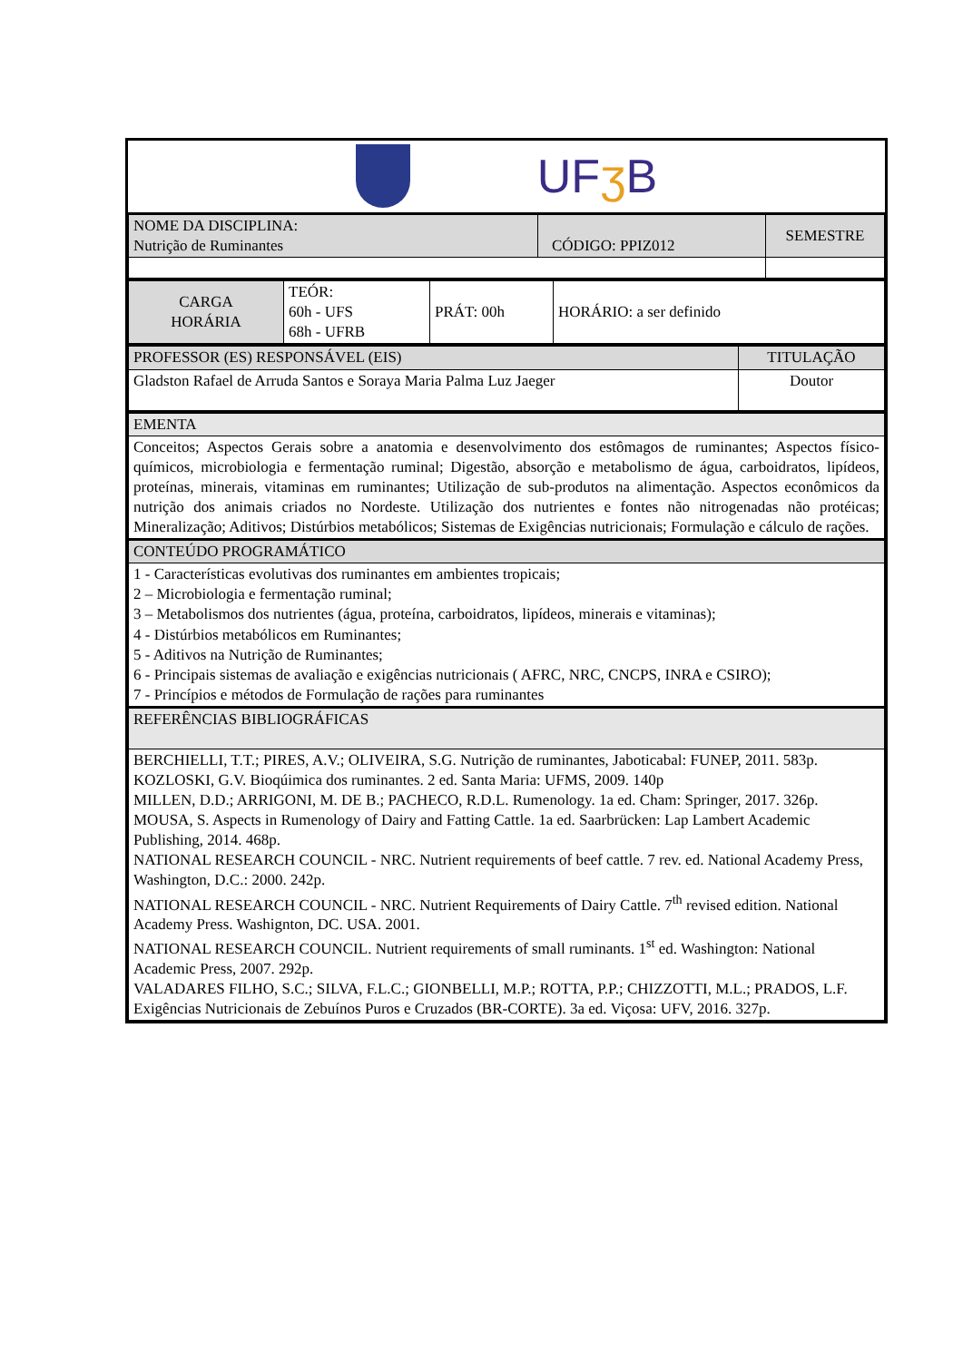UFʒ B
| NOME DA DISCIPLINA: Nutrição de Ruminantes | CÓDIGO: PPIZ012 | SEMESTRE |
| CARGA HORÁRIA | TEÓR: 60h - UFS 68h - UFRB | PRÁT: 00h | HORÁRIO: a ser definido |
| PROFESSOR (ES) RESPONSÁVEL (EIS) | TITULAÇÃO |
| Gladston Rafael de Arruda Santos e Soraya Maria Palma Luz Jaeger | Doutor |
| EMENTA |
| Conceitos; Aspectos Gerais sobre a anatomia e desenvolvimento dos estômagos de ruminantes; Aspectos físico-químicos, microbiologia e fermentação ruminal; Digestão, absorção e metabolismo de água, carboidratos, lipídeos, proteínas, minerais, vitaminas em ruminantes; Utilização de sub-produtos na alimentação. Aspectos econômicos da nutrição dos animais criados no Nordeste. Utilização dos nutrientes e fontes não nitrogenadas não protéicas; Mineralização; Aditivos; Distúrbios metabólicos; Sistemas de Exigências nutricionais; Formulação e cálculo de rações. |
| CONTEÚDO PROGRAMÁTICO |
| 1 - Características evolutivas dos ruminantes em ambientes tropicais; 2 – Microbiologia e fermentação ruminal; 3 – Metabolismos dos nutrientes (água, proteína, carboidratos, lipídeos, minerais e vitaminas); 4 - Distúrbios metabólicos em Ruminantes; 5 - Aditivos na Nutrição de Ruminantes; 6 - Principais sistemas de avaliação e exigências nutricionais ( AFRC, NRC, CNCPS, INRA e CSIRO); 7 - Princípios e métodos de Formulação de rações para ruminantes |
| REFERÊNCIAS BIBLIOGRÁFICAS |
| BERCHIELLI, T.T.; PIRES, A.V.; OLIVEIRA, S.G. Nutrição de ruminantes, Jaboticabal: FUNEP, 2011. 583p. KOZLOSKI, G.V. Bioqúimica dos ruminantes. 2 ed. Santa Maria: UFMS, 2009. 140p MILLEN, D.D.; ARRIGONI, M. DE B.; PACHECO, R.D.L. Rumenology. 1a ed. Cham: Springer, 2017. 326p. MOUSA, S. Aspects in Rumenology of Dairy and Fatting Cattle. 1a ed. Saarbrücken: Lap Lambert Academic Publishing, 2014. 468p. NATIONAL RESEARCH COUNCIL - NRC. Nutrient requirements of beef cattle. 7 rev. ed. National Academy Press, Washington, D.C.: 2000. 242p. NATIONAL RESEARCH COUNCIL - NRC. Nutrient Requirements of Dairy Cattle. 7<sup>th</sup> revised edition. National Academy Press. Washignton, DC. USA. 2001. NATIONAL RESEARCH COUNCIL. Nutrient requirements of small ruminants. 1<sup>st</sup> ed. Washington: National Academic Press, 2007. 292p. VALADARES FILHO, S.C.; SILVA, F.L.C.; GIONBELLI, M.P.; ROTTA, P.P.; CHIZZOTTI, M.L.; PRADOS, L.F. Exigências Nutricionais de Zebuínos Puros e Cruzados (BR-CORTE). 3a ed. Viçosa: UFV, 2016. 327p. |